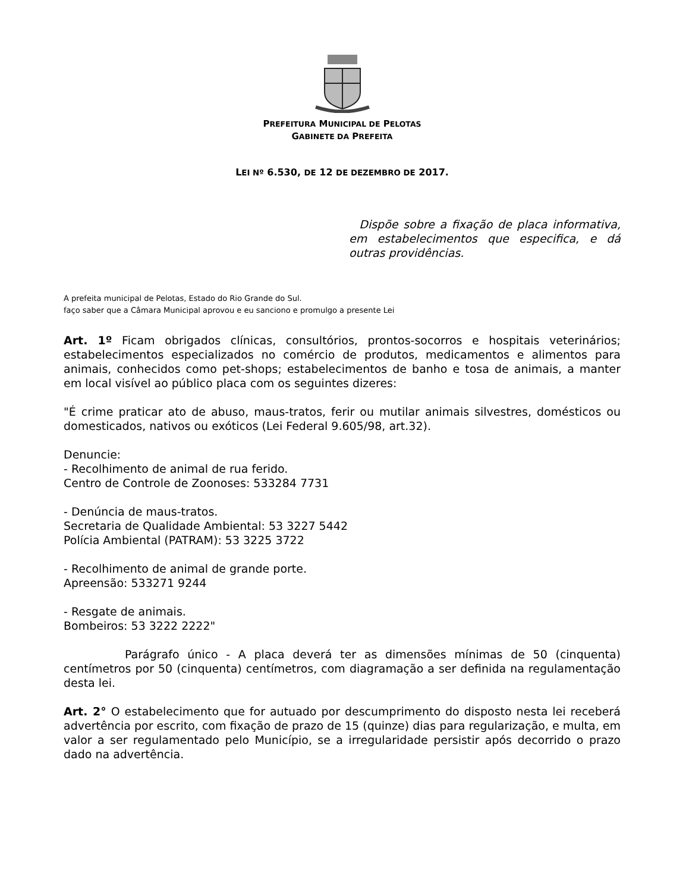PREFEITURA MUNICIPAL DE PELOTAS
GABINETE DA PREFEITA
LEI Nº 6.530, DE 12 DE DEZEMBRO DE 2017.
Dispõe sobre a fixação de placa informativa, em estabelecimentos que especifica, e dá outras providências.
A prefeita municipal de Pelotas, Estado do Rio Grande do Sul.
faço saber que a Câmara Municipal aprovou e eu sanciono e promulgo a presente Lei
Art. 1º Ficam obrigados clínicas, consultórios, prontos-socorros e hospitais veterinários; estabelecimentos especializados no comércio de produtos, medicamentos e alimentos para animais, conhecidos como pet-shops; estabelecimentos de banho e tosa de animais, a manter em local visível ao público placa com os seguintes dizeres:
"É crime praticar ato de abuso, maus-tratos, ferir ou mutilar animais silvestres, domésticos ou domesticados, nativos ou exóticos (Lei Federal 9.605/98, art.32).
Denuncie:
- Recolhimento de animal de rua ferido.
Centro de Controle de Zoonoses: 533284 7731
- Denúncia de maus-tratos.
Secretaria de Qualidade Ambiental: 53 3227 5442
Polícia Ambiental (PATRAM): 53 3225 3722
- Recolhimento de animal de grande porte.
Apreensão: 533271 9244
- Resgate de animais.
Bombeiros: 53 3222 2222"
Parágrafo único - A placa deverá ter as dimensões mínimas de 50 (cinquenta) centímetros por 50 (cinquenta) centímetros, com diagramação a ser definida na regulamentação desta lei.
Art. 2° O estabelecimento que for autuado por descumprimento do disposto nesta lei receberá advertência por escrito, com fixação de prazo de 15 (quinze) dias para regularização, e multa, em valor a ser regulamentado pelo Município, se a irregularidade persistir após decorrido o prazo dado na advertência.